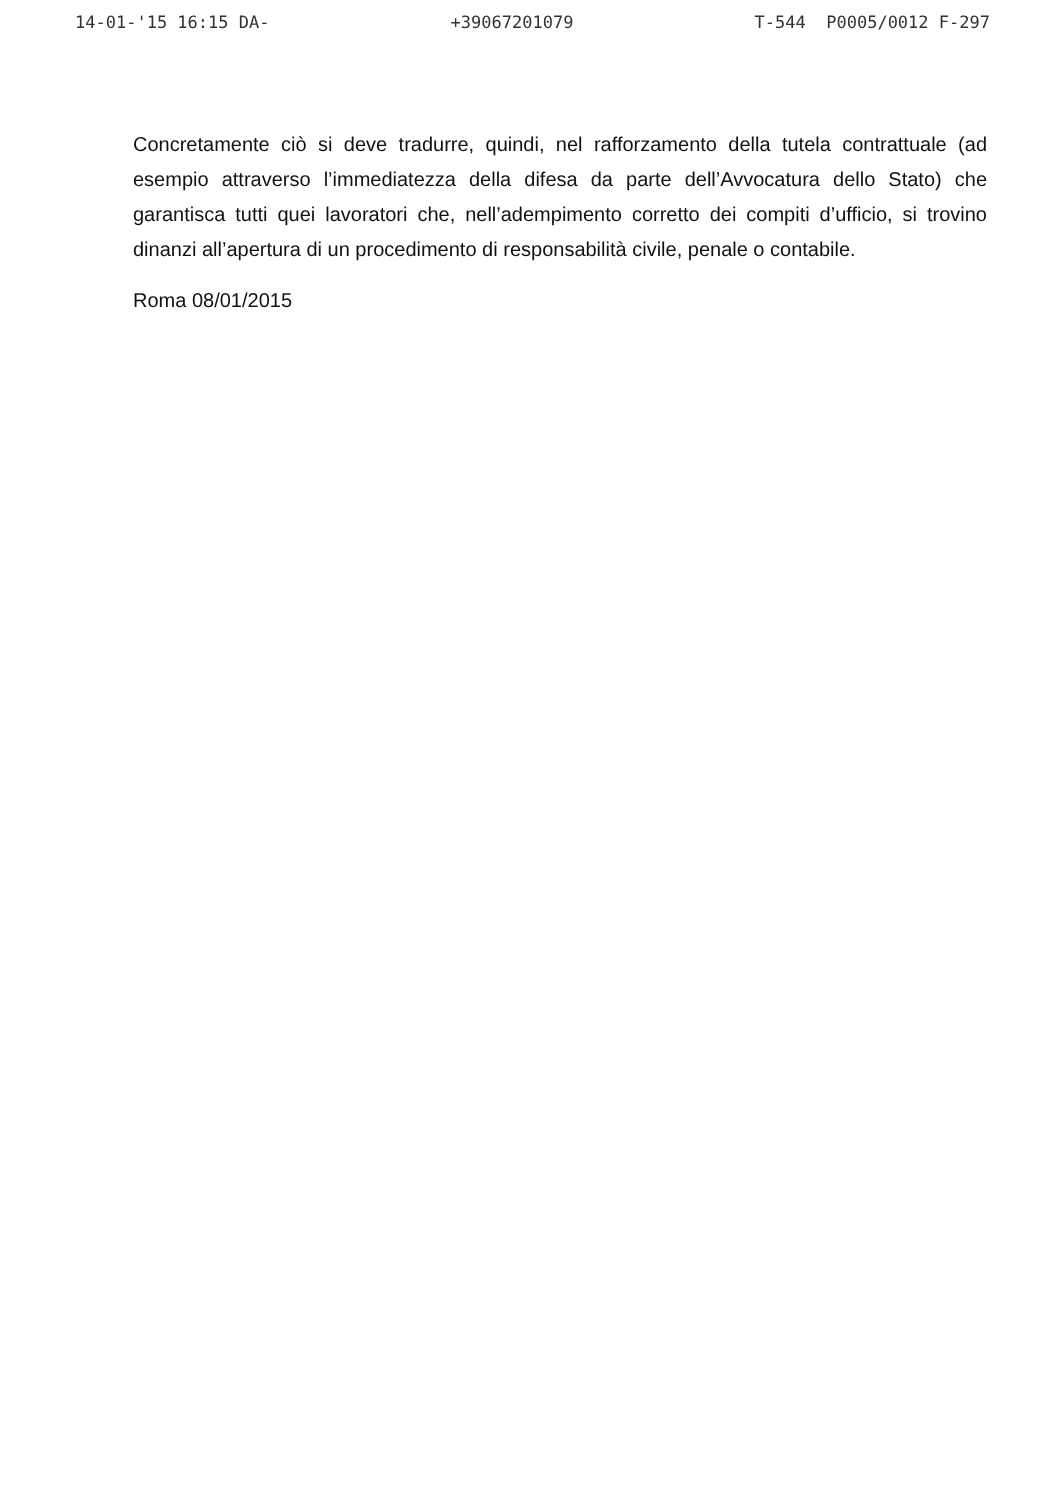14-01-'15 16:15 DA- +39067201079 T-544 P0005/0012 F-297
Concretamente ciò si deve tradurre, quindi, nel rafforzamento della tutela contrattuale (ad esempio attraverso l’immediatezza della difesa da parte dell’Avvocatura dello Stato) che garantisca tutti quei lavoratori che, nell’adempimento corretto dei compiti d’ufficio, si trovino dinanzi all’apertura di un procedimento di responsabilità civile, penale o contabile.
Roma 08/01/2015